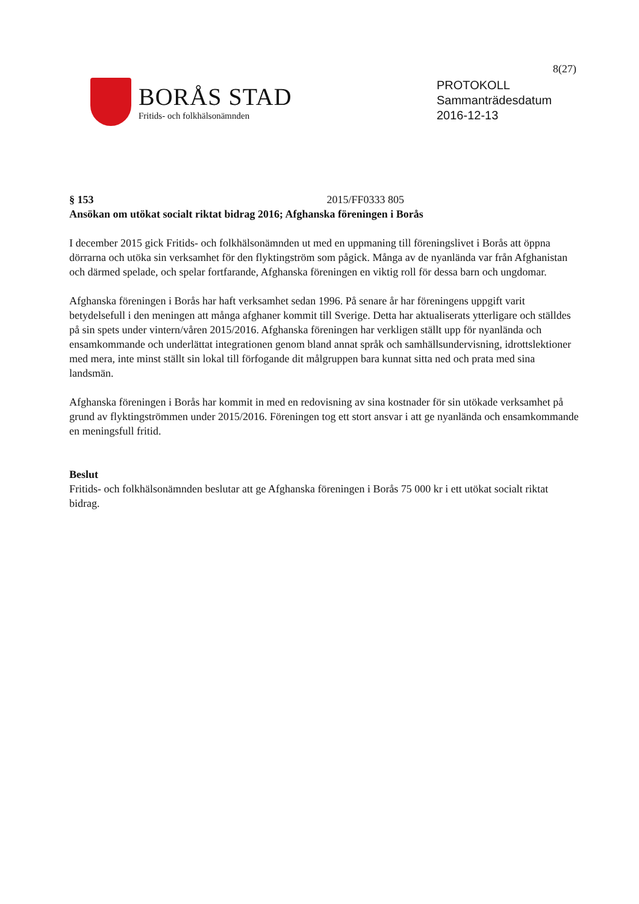8(27)
BORÅS STAD
Fritids- och folkhälsonämnden
PROTOKOLL
Sammanträdesdatum
2016-12-13
§ 153 2015/FF0333 805
Ansökan om utökat socialt riktat bidrag 2016; Afghanska föreningen i Borås
I december 2015 gick Fritids- och folkhälsonämnden ut med en uppmaning till föreningslivet i Borås att öppna dörrarna och utöka sin verksamhet för den flyktingström som pågick. Många av de nyanlända var från Afghanistan och därmed spelade, och spelar fortfarande, Afghanska föreningen en viktig roll för dessa barn och ungdomar.
Afghanska föreningen i Borås har haft verksamhet sedan 1996. På senare år har föreningens uppgift varit betydelsefull i den meningen att många afghaner kommit till Sverige. Detta har aktualiserats ytterligare och ställdes på sin spets under vintern/våren 2015/2016. Afghanska föreningen har verkligen ställt upp för nyanlända och ensamkommande och underlättat integrationen genom bland annat språk och samhällsundervisning, idrottslektioner med mera, inte minst ställt sin lokal till förfogande dit målgruppen bara kunnat sitta ned och prata med sina landsmän.
Afghanska föreningen i Borås har kommit in med en redovisning av sina kostnader för sin utökade verksamhet på grund av flyktingströmmen under 2015/2016. Föreningen tog ett stort ansvar i att ge nyanlända och ensamkommande en meningsfull fritid.
Beslut
Fritids- och folkhälsonämnden beslutar att ge Afghanska föreningen i Borås 75 000 kr i ett utökat socialt riktat bidrag.